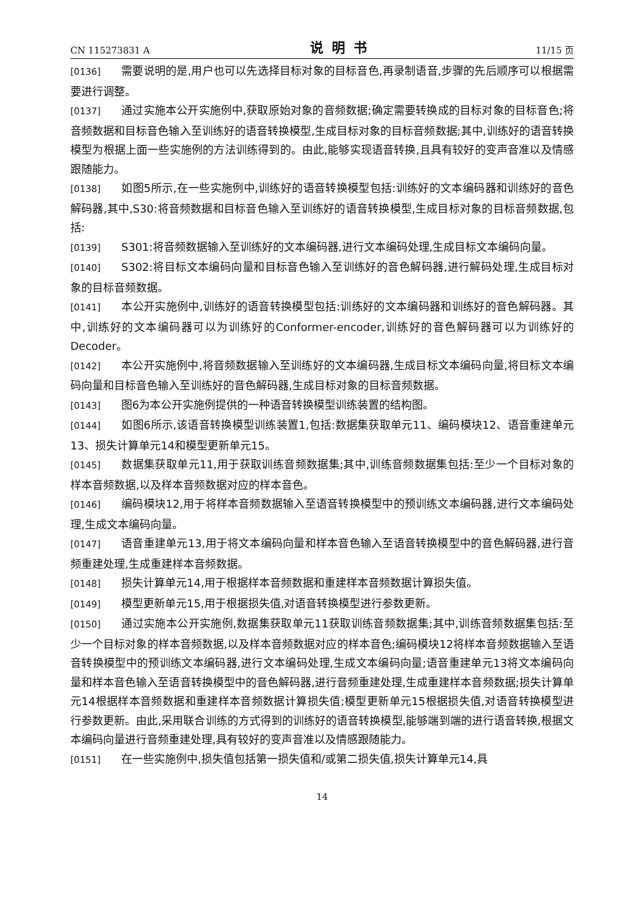CN 115273831 A 说明书 11/15 页
[0136] 需要说明的是,用户也可以先选择目标对象的目标音色,再录制语音,步骤的先后顺序可以根据需要进行调整。
[0137] 通过实施本公开实施例中,获取原始对象的音频数据;确定需要转换成的目标对象的目标音色;将音频数据和目标音色输入至训练好的语音转换模型,生成目标对象的目标音频数据;其中,训练好的语音转换模型为根据上面一些实施例的方法训练得到的。由此,能够实现语音转换,且具有较好的变声音准以及情感跟随能力。
[0138] 如图5所示,在一些实施例中,训练好的语音转换模型包括:训练好的文本编码器和训练好的音色解码器,其中,S30:将音频数据和目标音色输入至训练好的语音转换模型,生成目标对象的目标音频数据,包括:
[0139] S301:将音频数据输入至训练好的文本编码器,进行文本编码处理,生成目标文本编码向量。
[0140] S302:将目标文本编码向量和目标音色输入至训练好的音色解码器,进行解码处理,生成目标对象的目标音频数据。
[0141] 本公开实施例中,训练好的语音转换模型包括:训练好的文本编码器和训练好的音色解码器。其中,训练好的文本编码器可以为训练好的Conformer-encoder,训练好的音色解码器可以为训练好的Decoder。
[0142] 本公开实施例中,将音频数据输入至训练好的文本编码器,生成目标文本编码向量,将目标文本编码向量和目标音色输入至训练好的音色解码器,生成目标对象的目标音频数据。
[0143] 图6为本公开实施例提供的一种语音转换模型训练装置的结构图。
[0144] 如图6所示,该语音转换模型训练装置1,包括:数据集获取单元11、编码模块12、语音重建单元13、损失计算单元14和模型更新单元15。
[0145] 数据集获取单元11,用于获取训练音频数据集;其中,训练音频数据集包括:至少一个目标对象的样本音频数据,以及样本音频数据对应的样本音色。
[0146] 编码模块12,用于将样本音频数据输入至语音转换模型中的预训练文本编码器,进行文本编码处理,生成文本编码向量。
[0147] 语音重建单元13,用于将文本编码向量和样本音色输入至语音转换模型中的音色解码器,进行音频重建处理,生成重建样本音频数据。
[0148] 损失计算单元14,用于根据样本音频数据和重建样本音频数据计算损失值。
[0149] 模型更新单元15,用于根据损失值,对语音转换模型进行参数更新。
[0150] 通过实施本公开实施例,数据集获取单元11获取训练音频数据集;其中,训练音频数据集包括:至少一个目标对象的样本音频数据,以及样本音频数据对应的样本音色;编码模块12将样本音频数据输入至语音转换模型中的预训练文本编码器,进行文本编码处理,生成文本编码向量;语音重建单元13将文本编码向量和样本音色输入至语音转换模型中的音色解码器,进行音频重建处理,生成重建样本音频数据;损失计算单元14根据样本音频数据和重建样本音频数据计算损失值;模型更新单元15根据损失值,对语音转换模型进行参数更新。由此,采用联合训练的方式得到的训练好的语音转换模型,能够端到端的进行语音转换,根据文本编码向量进行音频重建处理,具有较好的变声音准以及情感跟随能力。
[0151] 在一些实施例中,损失值包括第一损失值和/或第二损失值,损失计算单元14,具
14